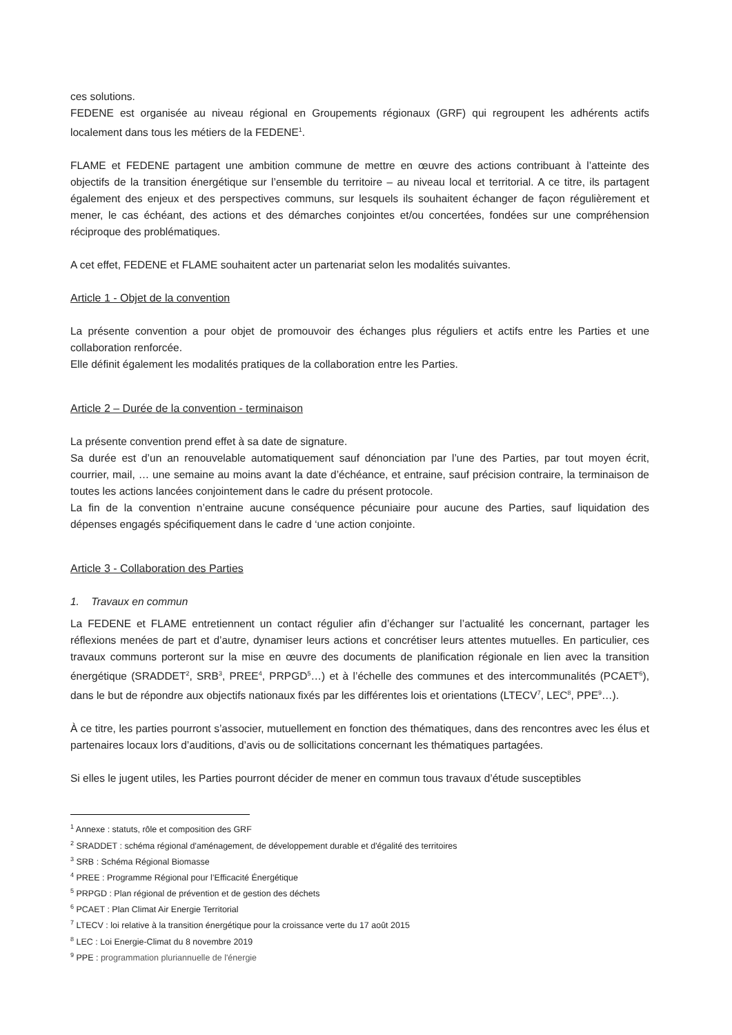ces solutions.
FEDENE est organisée au niveau régional en Groupements régionaux (GRF) qui regroupent les adhérents actifs localement dans tous les métiers de la FEDENE<sup>1</sup>.
FLAME et FEDENE partagent une ambition commune de mettre en œuvre des actions contribuant à l’atteinte des objectifs de la transition énergétique sur l’ensemble du territoire – au niveau local et territorial. A ce titre, ils partagent également des enjeux et des perspectives communs, sur lesquels ils souhaitent échanger de façon régulièrement et mener, le cas échéant, des actions et des démarches conjointes et/ou concertées, fondées sur une compréhension réciproque des problématiques.
A cet effet, FEDENE et FLAME souhaitent acter un partenariat selon les modalités suivantes.
Article 1 - Objet de la convention
La présente convention a pour objet de promouvoir des échanges plus réguliers et actifs entre les Parties et une collaboration renforcée.
Elle définit également les modalités pratiques de la collaboration entre les Parties.
Article 2 – Durée de la convention - terminaison
La présente convention prend effet à sa date de signature.
Sa durée est d’un an renouvelable automatiquement sauf dénonciation par l’une des Parties, par tout moyen écrit, courrier, mail, … une semaine au moins avant la date d’échéance, et entraine, sauf précision contraire, la terminaison de toutes les actions lancées conjointement dans le cadre du présent protocole.
La fin de la convention n’entraine aucune conséquence pécuniaire pour aucune des Parties, sauf liquidation des dépenses engagés spécifiquement dans le cadre d ‘une action conjointe.
Article 3 - Collaboration des Parties
1. Travaux en commun
La FEDENE et FLAME entretiennent un contact régulier afin d’échanger sur l’actualité les concernant, partager les réflexions menées de part et d’autre, dynamiser leurs actions et concrétiser leurs attentes mutuelles. En particulier, ces travaux communs porteront sur la mise en œuvre des documents de planification régionale en lien avec la transition énergétique (SRADDET<sup>2</sup>, SRB<sup>3</sup>, PREE<sup>4</sup>, PRPGD<sup>5</sup>…) et à l’échelle des communes et des intercommunalités (PCAET<sup>6</sup>), dans le but de répondre aux objectifs nationaux fixés par les différentes lois et orientations (LTECV<sup>7</sup>, LEC<sup>8</sup>, PPE<sup>9</sup>…).
À ce titre, les parties pourront s’associer, mutuellement en fonction des thématiques, dans des rencontres avec les élus et partenaires locaux lors d’auditions, d’avis ou de sollicitations concernant les thématiques partagées.
Si elles le jugent utiles, les Parties pourront décider de mener en commun tous travaux d’étude susceptibles
<sup>1</sup> Annexe : statuts, rôle et composition des GRF
<sup>2</sup> SRADDET : schéma régional d'aménagement, de développement durable et d'égalité des territoires
<sup>3</sup> SRB : Schéma Régional Biomasse
<sup>4</sup> PREE : Programme Régional pour l’Efficacité Énergétique
<sup>5</sup> PRPGD : Plan régional de prévention et de gestion des déchets
<sup>6</sup> PCAET : Plan Climat Air Energie Territorial
<sup>7</sup> LTECV : loi relative à la transition énergétique pour la croissance verte du 17 août 2015
<sup>8</sup> LEC : Loi Energie-Climat du 8 novembre 2019
<sup>9</sup> PPE : programmation pluriannuelle de l'énergie